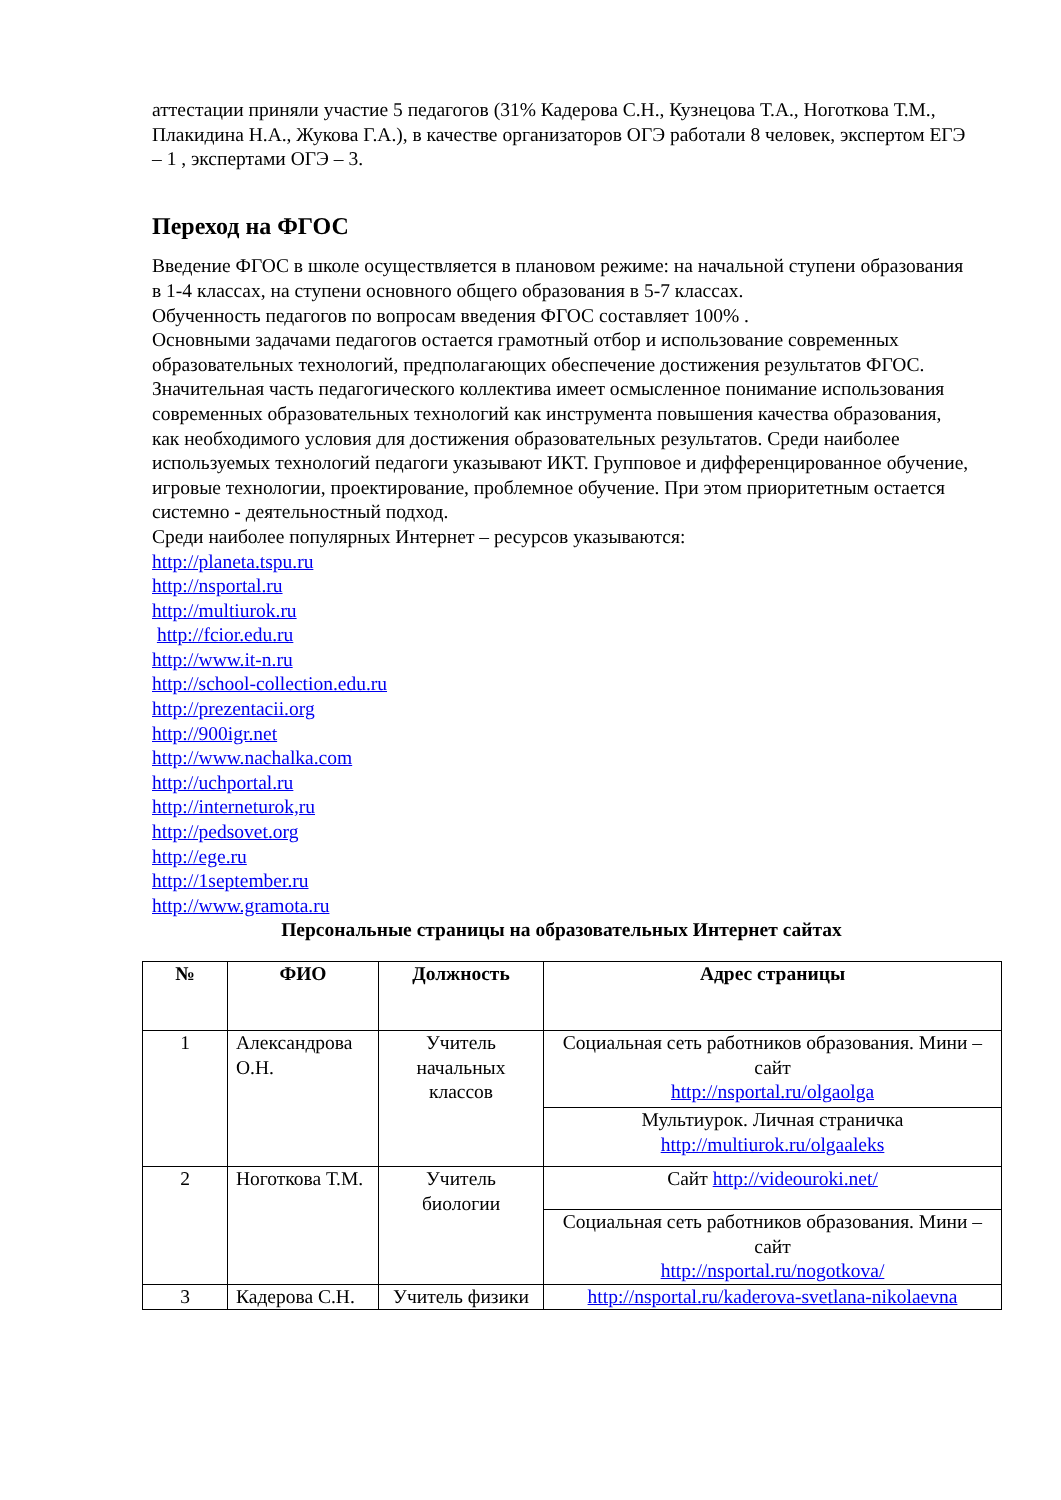аттестации приняли участие 5 педагогов (31% Кадерова С.Н., Кузнецова Т.А., Ноготкова Т.М., Плакидина Н.А., Жукова Г.А.), в качестве организаторов ОГЭ работали 8 человек, экспертом ЕГЭ – 1 , экспертами ОГЭ – 3.
Переход на ФГОС
Введение ФГОС в школе осуществляется в плановом режиме: на начальной ступени образования в 1-4 классах, на ступени основного общего образования в 5-7 классах.
Обученность педагогов по вопросам введения ФГОС составляет 100% .
Основными задачами педагогов остается грамотный отбор и использование современных образовательных технологий, предполагающих обеспечение достижения результатов ФГОС. Значительная часть педагогического коллектива имеет осмысленное понимание использования современных образовательных технологий как инструмента повышения качества образования, как необходимого условия для достижения образовательных результатов. Среди наиболее используемых технологий педагоги указывают ИКТ. Групповое и дифференцированное обучение, игровые технологии, проектирование, проблемное обучение. При этом приоритетным остается системно - деятельностный подход.
Среди наиболее популярных Интернет – ресурсов указываются:
http://planeta.tspu.ru
http://nsportal.ru
http://multiurok.ru
http://fcior.edu.ru
http://www.it-n.ru
http://school-collection.edu.ru
http://prezentacii.org
http://900igr.net
http://www.nachalka.com
http://uchportal.ru
http://interneturok,ru
http://pedsovet.org
http://ege.ru
http://1september.ru
http://www.gramota.ru
Персональные страницы на образовательных Интернет сайтах
| № | ФИО | Должность | Адрес страницы |
| --- | --- | --- | --- |
| 1 | Александрова О.Н. | Учитель начальных классов | Социальная сеть работников образования. Мини – сайт http://nsportal.ru/olgaolga |
| | | | Мультиурок. Личная страничка http://multiurok.ru/olgaaleks |
| 2 | Ноготкова Т.М. | Учитель биологии | Сайт http://videouroki.net/ |
| | | | Социальная сеть работников образования. Мини – сайт http://nsportal.ru/nogotkova/ |
| 3 | Кадерова С.Н. | Учитель физики | http://nsportal.ru/kaderova-svetlana-nikolaevna |